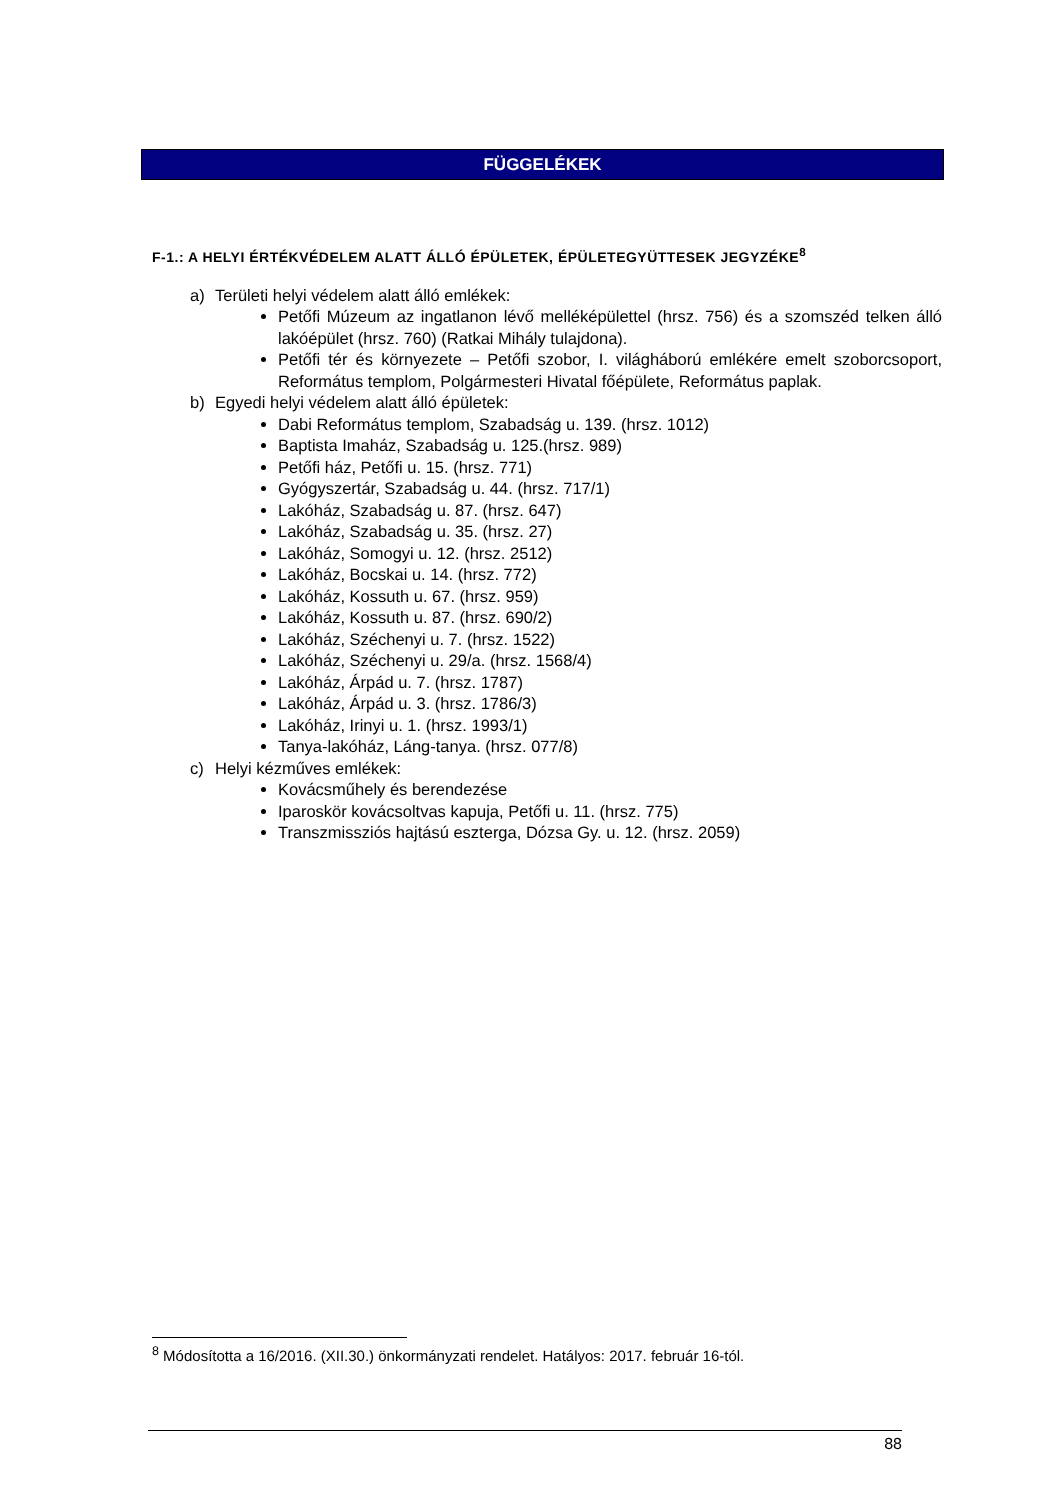FÜGGELÉKEK
F-1.: A HELYI ÉRTÉKVÉDELEM ALATT ÁLLÓ ÉPÜLETEK, ÉPÜLETEGYÜTTESEK JEGYZÉKE<sup>8</sup>
a) Területi helyi védelem alatt álló emlékek:
Petőfi Múzeum az ingatlanon lévő melléképülettel (hrsz. 756) és a szomszéd telken álló lakóépület (hrsz. 760) (Ratkai Mihály tulajdona).
Petőfi tér és környezete – Petőfi szobor, I. világháború emlékére emelt szoborcsoport, Református templom, Polgármesteri Hivatal főépülete, Református paplak.
b) Egyedi helyi védelem alatt álló épületek:
Dabi Református templom, Szabadság u. 139. (hrsz. 1012)
Baptista Imaház, Szabadság u. 125.(hrsz. 989)
Petőfi ház, Petőfi u. 15. (hrsz. 771)
Gyógyszertár, Szabadság u. 44. (hrsz. 717/1)
Lakóház, Szabadság u. 87. (hrsz. 647)
Lakóház, Szabadság u. 35. (hrsz. 27)
Lakóház, Somogyi u. 12. (hrsz. 2512)
Lakóház, Bocskai u. 14. (hrsz. 772)
Lakóház, Kossuth u. 67. (hrsz. 959)
Lakóház, Kossuth u. 87. (hrsz. 690/2)
Lakóház, Széchenyi u. 7. (hrsz. 1522)
Lakóház, Széchenyi u. 29/a. (hrsz. 1568/4)
Lakóház, Árpád u. 7. (hrsz. 1787)
Lakóház, Árpád u. 3. (hrsz. 1786/3)
Lakóház, Irinyi u. 1. (hrsz. 1993/1)
Tanya-lakóház, Láng-tanya. (hrsz. 077/8)
c) Helyi kézműves emlékek:
Kovácsműhely és berendezése
Iparoskör kovácsoltvas kapuja, Petőfi u. 11. (hrsz. 775)
Transzmissziós hajtású eszterga, Dózsa Gy. u. 12. (hrsz. 2059)
<sup>8</sup> Módosította a 16/2016. (XII.30.) önkormányzati rendelet. Hatályos: 2017. február 16-tól.
88